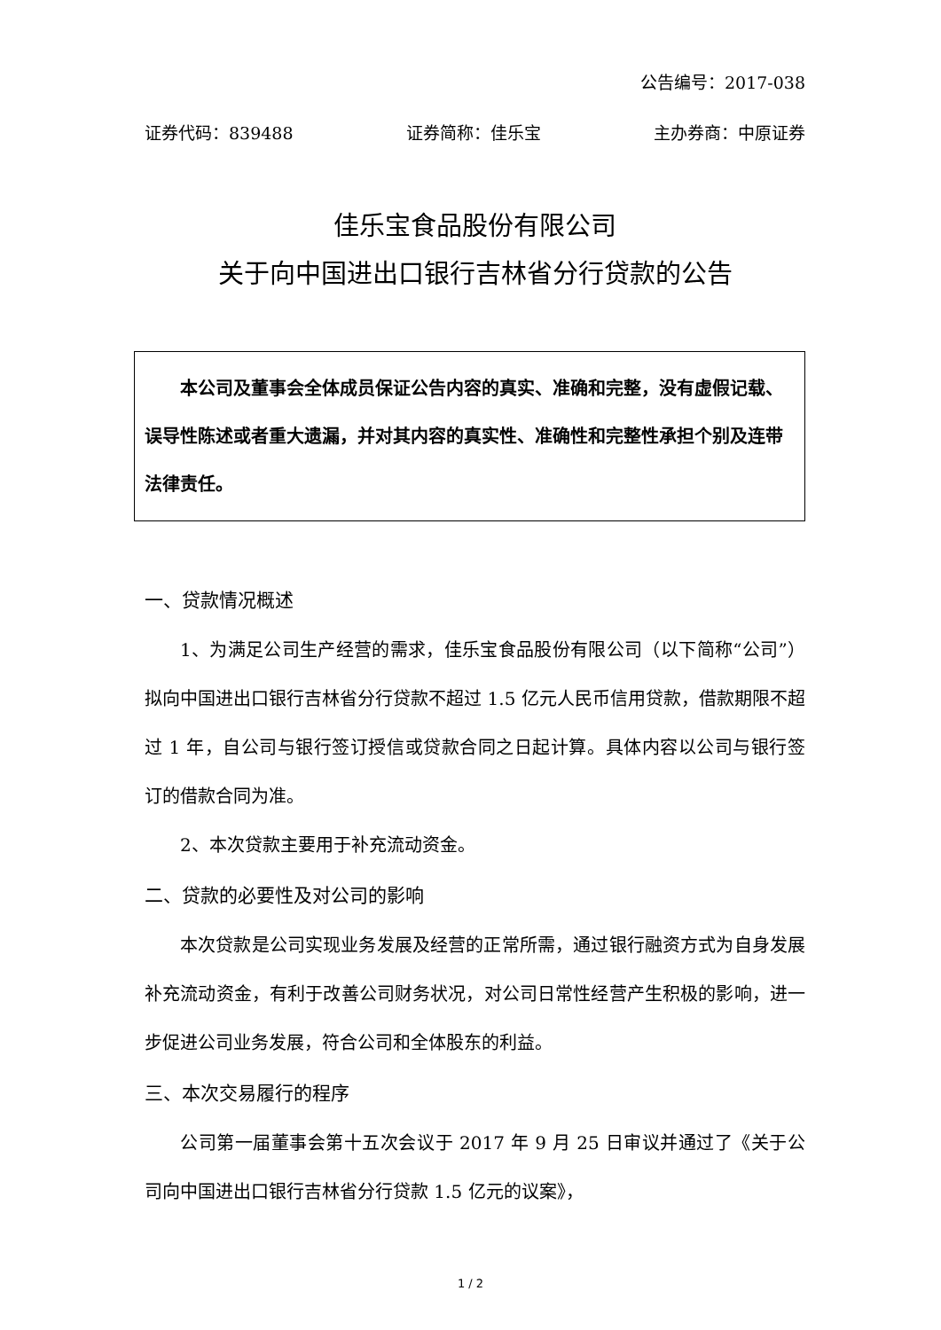公告编号：2017-038
证券代码：839488 证券简称：佳乐宝 主办券商：中原证券
佳乐宝食品股份有限公司
关于向中国进出口银行吉林省分行贷款的公告
本公司及董事会全体成员保证公告内容的真实、准确和完整，没有虚假记载、误导性陈述或者重大遗漏，并对其内容的真实性、准确性和完整性承担个别及连带法律责任。
一、贷款情况概述
1、为满足公司生产经营的需求，佳乐宝食品股份有限公司（以下简称“公司”）拟向中国进出口银行吉林省分行贷款不超过 1.5 亿元人民币信用贷款，借款期限不超过 1 年，自公司与银行签订授信或贷款合同之日起计算。具体内容以公司与银行签订的借款合同为准。
2、本次贷款主要用于补充流动资金。
二、贷款的必要性及对公司的影响
本次贷款是公司实现业务发展及经营的正常所需，通过银行融资方式为自身发展补充流动资金，有利于改善公司财务状况，对公司日常性经营产生积极的影响，进一步促进公司业务发展，符合公司和全体股东的利益。
三、本次交易履行的程序
公司第一届董事会第十五次会议于 2017 年 9 月 25 日审议并通过了《关于公司向中国进出口银行吉林省分行贷款 1.5 亿元的议案》，
1 / 2